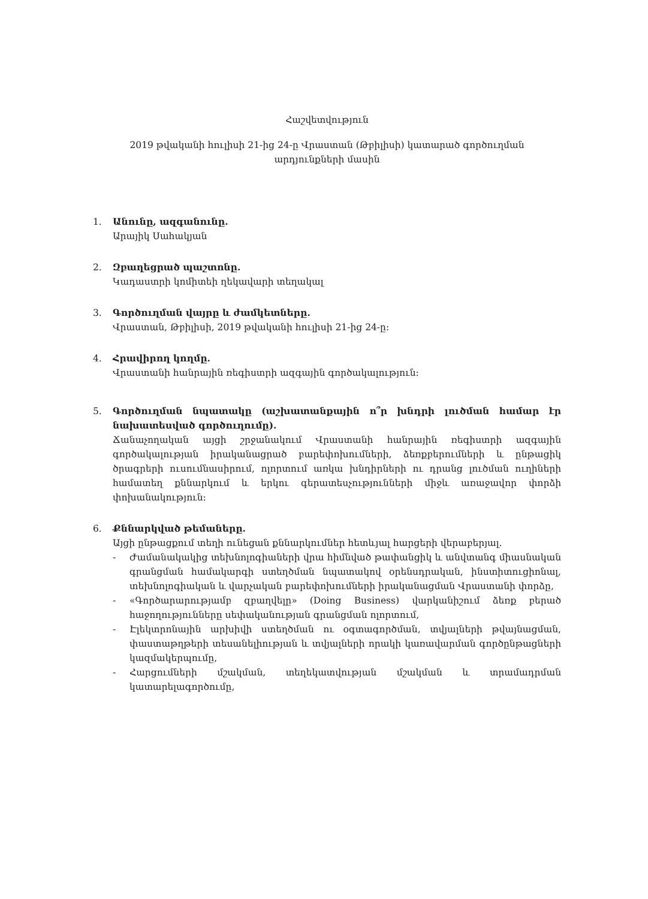Հաշվետվություն
2019 թվականի հուլիսի 21-ից 24-ը Վրաստան (Թբիլիսի) կատարած գործուղման
արդյունքների մասին
1. Անունը, ազգանունը.
Արայիկ Սահակյան
2. Զբաղեցրած պաշտոնը.
Կադաստրի կոմիտեի ղեկավարի տեղակալ
3. Գործուղման վայրը և ժամկետները.
Վրաստան, Թբիլիսի, 2019 թվականի հուլիսի 21-ից 24-ը:
4. Հրավիրող կողմը.
Վրաստանի հանրային ռեգիստրի ազգային գործակալություն:
5. Գործուղման նպատակը (աշխատանքային ո՞ր խնդրի լուծման համար էր նախատեսված գործուղումը).
Ճանաչողական այցի շրջանակում Վրաստանի հանրային ռեգիստրի ազգային գործակալության իրականացրած բարեփոխումների, ձեռքբերումների և ընթացիկ ծրագրերի ուսումնասիրում, ոլորտում առկա խնդիրների ու դրանց լուծման ուղիների համատեղ քննարկում և երկու գերատեսչությունների միջև առաջավոր փորձի փոխանակություն:
6. Քննարկված թեմաները.
Այցի ընթացքում տեղի ունեցան քննարկումներ հետևյալ հարցերի վերաբերյալ.
- Ժամանակակից տեխնոլոգիաների վրա հիմնված թափանցիկ և անվտանգ միասնական գրանցման համակարգի ստեղծման նպատակով օրենսդրական, ինստիտուցիոնալ, տեխնոլոգիական և վարչական բարեփոխումների իրականացման Վրաստանի փորձը,
- «Գործարարությամբ զբաղվելը» (Doing Business) վարկանիշում ձեռք բերած հաջողությունները սեփականության գրանցման ոլորտում,
- Էլեկտրոնային արխիվի ստեղծման ու օգտագործման, տվյալների թվայնացման, փաստաթղթերի տեսանելիության և տվյալների որակի կառավարման գործընթացների կազմակերպումը,
- Հարցումների մշակման, տեղեկատվության մշակման և տրամադրման կատարելագործումը,